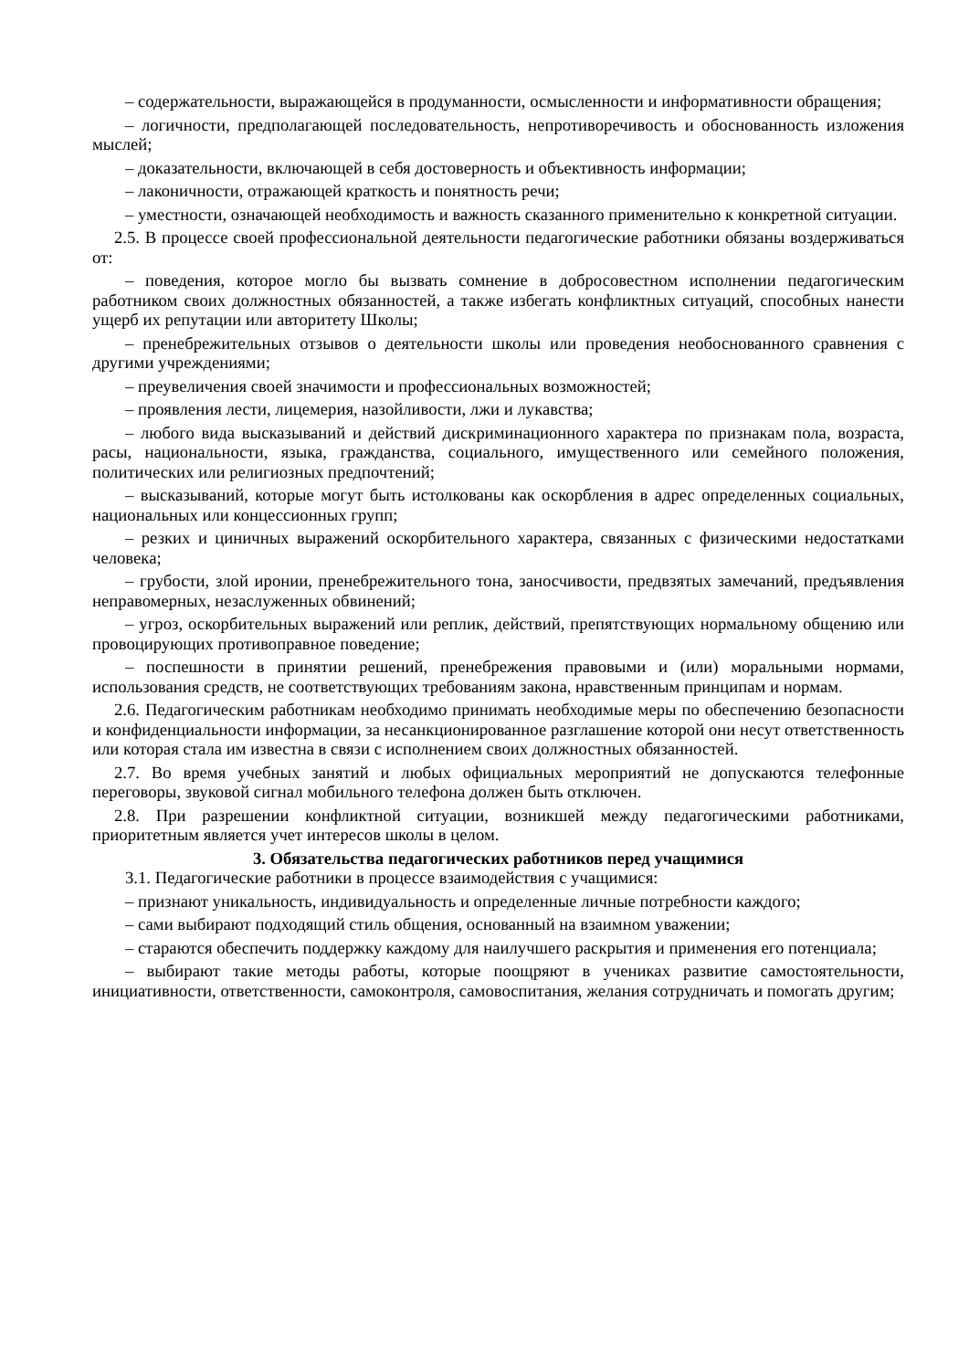– содержательности, выражающейся в продуманности, осмысленности и информативности обращения;
– логичности, предполагающей последовательность, непротиворечивость и обоснованность изложения мыслей;
– доказательности, включающей в себя достоверность и объективность информации;
– лаконичности, отражающей краткость и понятность речи;
– уместности, означающей необходимость и важность сказанного применительно к конкретной ситуации.
2.5. В процессе своей профессиональной деятельности педагогические работники обязаны воздерживаться от:
– поведения, которое могло бы вызвать сомнение в добросовестном исполнении педагогическим работником своих должностных обязанностей, а также избегать конфликтных ситуаций, способных нанести ущерб их репутации или авторитету Школы;
– пренебрежительных отзывов о деятельности школы или проведения необоснованного сравнения с другими учреждениями;
– преувеличения своей значимости и профессиональных возможностей;
– проявления лести, лицемерия, назойливости, лжи и лукавства;
– любого вида высказываний и действий дискриминационного характера по признакам пола, возраста, расы, национальности, языка, гражданства, социального, имущественного или семейного положения, политических или религиозных предпочтений;
– высказываний, которые могут быть истолкованы как оскорбления в адрес определенных социальных, национальных или концессионных групп;
– резких и циничных выражений оскорбительного характера, связанных с физическими недостатками человека;
– грубости, злой иронии, пренебрежительного тона, заносчивости, предвзятых замечаний, предъявления неправомерных, незаслуженных обвинений;
– угроз, оскорбительных выражений или реплик, действий, препятствующих нормальному общению или провоцирующих противоправное поведение;
– поспешности в принятии решений, пренебрежения правовыми и (или) моральными нормами, использования средств, не соответствующих требованиям закона, нравственным принципам и нормам.
2.6. Педагогическим работникам необходимо принимать необходимые меры по обеспечению безопасности и конфиденциальности информации, за несанкционированное разглашение которой они несут ответственность или которая стала им известна в связи с исполнением своих должностных обязанностей.
2.7. Во время учебных занятий и любых официальных мероприятий не допускаются телефонные переговоры, звуковой сигнал мобильного телефона должен быть отключен.
2.8. При разрешении конфликтной ситуации, возникшей между педагогическими работниками, приоритетным является учет интересов школы в целом.
3. Обязательства педагогических работников перед учащимися
3.1. Педагогические работники в процессе взаимодействия с учащимися:
– признают уникальность, индивидуальность и определенные личные потребности каждого;
– сами выбирают подходящий стиль общения, основанный на взаимном уважении;
– стараются обеспечить поддержку каждому для наилучшего раскрытия и применения его потенциала;
– выбирают такие методы работы, которые поощряют в учениках развитие самостоятельности, инициативности, ответственности, самоконтроля, самовоспитания, желания сотрудничать и помогать другим;